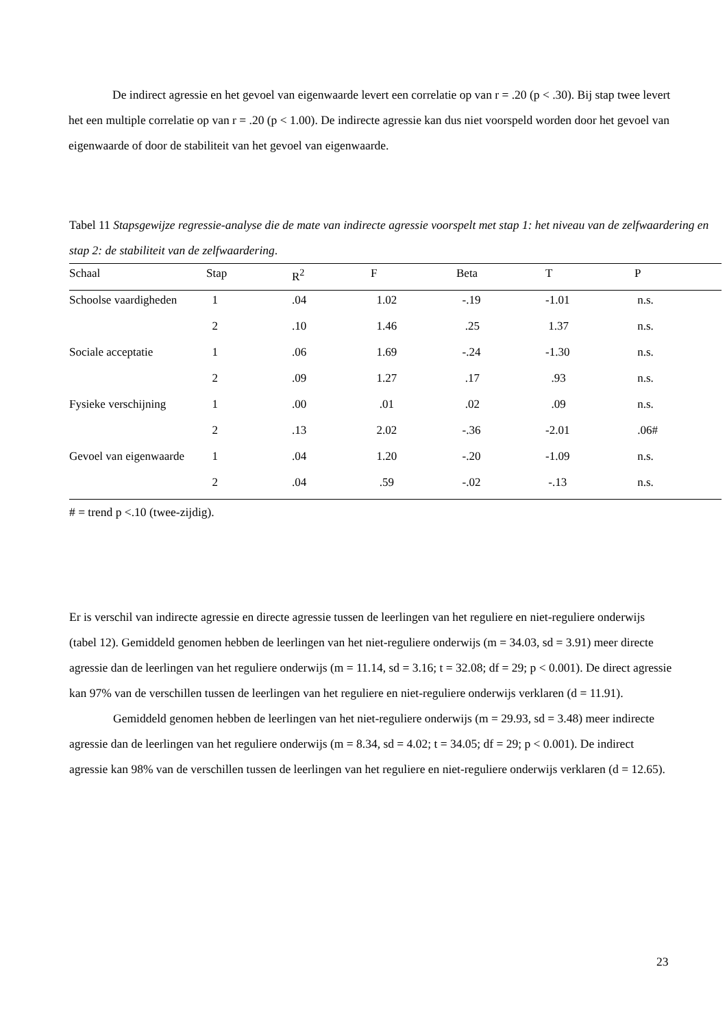De indirect agressie en het gevoel van eigenwaarde levert een correlatie op van r = .20 (p < .30). Bij stap twee levert het een multiple correlatie op van r = .20 (p < 1.00). De indirecte agressie kan dus niet voorspeld worden door het gevoel van eigenwaarde of door de stabiliteit van het gevoel van eigenwaarde.
Tabel 11 Stapsgewijze regressie-analyse die de mate van indirecte agressie voorspelt met stap 1: het niveau van de zelfwaardering en stap 2: de stabiliteit van de zelfwaardering.
| Schaal | Stap | R<sup>2</sup> | F | Beta | T | P |
| --- | --- | --- | --- | --- | --- | --- |
| Schoolse vaardigheden | 1 | .04 | 1.02 | -.19 | -1.01 | n.s. |
| | 2 | .10 | 1.46 | .25 | 1.37 | n.s. |
| Sociale acceptatie | 1 | .06 | 1.69 | -.24 | -1.30 | n.s. |
| | 2 | .09 | 1.27 | .17 | .93 | n.s. |
| Fysieke verschijning | 1 | .00 | .01 | .02 | .09 | n.s. |
| | 2 | .13 | 2.02 | -.36 | -2.01 | .06# |
| Gevoel van eigenwaarde | 1 | .04 | 1.20 | -.20 | -1.09 | n.s. |
| | 2 | .04 | .59 | -.02 | -.13 | n.s. |
# = trend p <.10 (twee-zijdig).
Er is verschil van indirecte agressie en directe agressie tussen de leerlingen van het reguliere en niet-reguliere onderwijs (tabel 12). Gemiddeld genomen hebben de leerlingen van het niet-reguliere onderwijs (m = 34.03, sd = 3.91) meer directe agressie dan de leerlingen van het reguliere onderwijs (m = 11.14, sd = 3.16; t = 32.08; df = 29; p < 0.001). De direct agressie kan 97% van de verschillen tussen de leerlingen van het reguliere en niet-reguliere onderwijs verklaren (d = 11.91).
Gemiddeld genomen hebben de leerlingen van het niet-reguliere onderwijs (m = 29.93, sd = 3.48) meer indirecte agressie dan de leerlingen van het reguliere onderwijs (m = 8.34, sd = 4.02; t = 34.05; df = 29; p < 0.001). De indirect agressie kan 98% van de verschillen tussen de leerlingen van het reguliere en niet-reguliere onderwijs verklaren (d = 12.65).
23